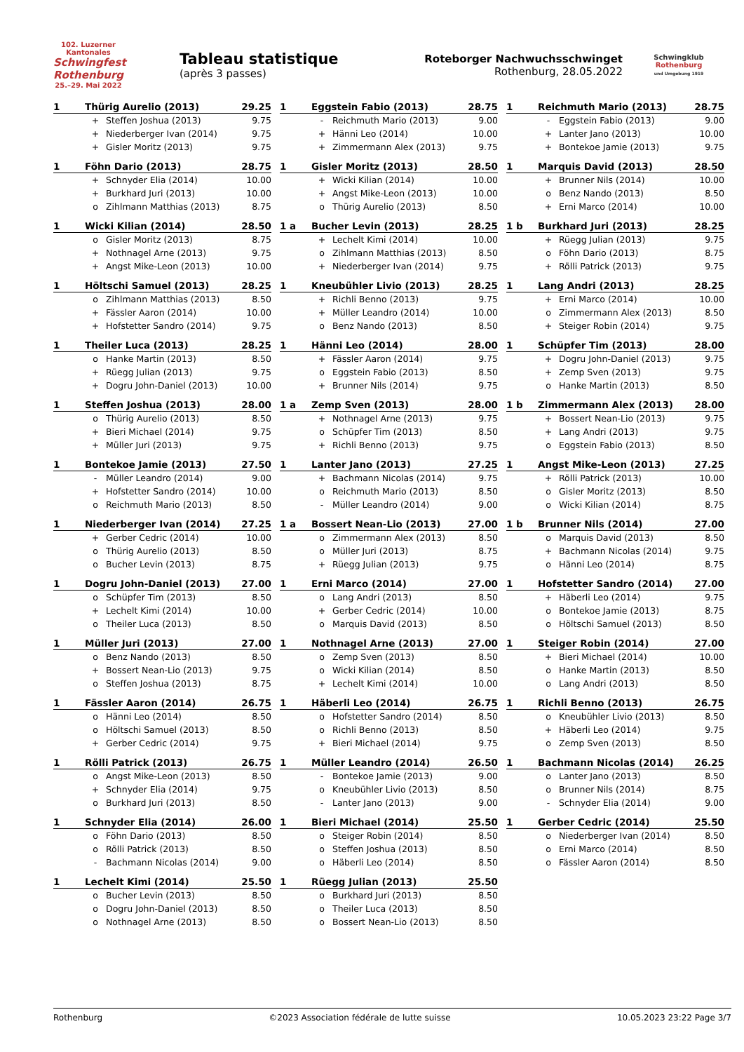102. Luzerner Kantonales
Schwingfest Rothenburg
25.–29. Mai 2022
Tableau statistique
(après 3 passes)
Roteborger Nachwuchsschwinget
Rothenburg, 28.05.2022
Schwingklub Rothenburg
und Umgebung 1919
| 1 | Thürig Aurelio (2013) | | 29.25 |
| --- | --- | --- | --- |
| | + | Steffen Joshua (2013) | 9.75 |
| | + | Niederberger Ivan (2014) | 9.75 |
| | + | Gisler Moritz (2013) | 9.75 |
| 1 | Föhn Dario (2013) | | 28.75 |
| --- | --- | --- | --- |
| | + | Schnyder Elia (2014) | 10.00 |
| | + | Burkhard Juri (2013) | 10.00 |
| | o | Zihlmann Matthias (2013) | 8.75 |
| 1 | Wicki Kilian (2014) | | 28.50 |
| --- | --- | --- | --- |
| | o | Gisler Moritz (2013) | 8.75 |
| | + | Nothnagel Arne (2013) | 9.75 |
| | + | Angst Mike-Leon (2013) | 10.00 |
| 1 | Höltschi Samuel (2013) | | 28.25 |
| --- | --- | --- | --- |
| | o | Zihlmann Matthias (2013) | 8.50 |
| | + | Fässler Aaron (2014) | 10.00 |
| | + | Hofstetter Sandro (2014) | 9.75 |
| 1 | Theiler Luca (2013) | | 28.25 |
| --- | --- | --- | --- |
| | o | Hanke Martin (2013) | 8.50 |
| | + | Rüegg Julian (2013) | 9.75 |
| | + | Dogru John-Daniel (2013) | 10.00 |
| 1 | Steffen Joshua (2013) | | 28.00 |
| --- | --- | --- | --- |
| | o | Thürig Aurelio (2013) | 8.50 |
| | + | Bieri Michael (2014) | 9.75 |
| | + | Müller Juri (2013) | 9.75 |
| 1 | Bontekoe Jamie (2013) | | 27.50 |
| --- | --- | --- | --- |
| | - | Müller Leandro (2014) | 9.00 |
| | + | Hofstetter Sandro (2014) | 10.00 |
| | o | Reichmuth Mario (2013) | 8.50 |
| 1 | Niederberger Ivan (2014) | | 27.25 |
| --- | --- | --- | --- |
| | + | Gerber Cedric (2014) | 10.00 |
| | o | Thürig Aurelio (2013) | 8.50 |
| | o | Bucher Levin (2013) | 8.75 |
| 1 | Dogru John-Daniel (2013) | | 27.00 |
| --- | --- | --- | --- |
| | o | Schüpfer Tim (2013) | 8.50 |
| | + | Lechelt Kimi (2014) | 10.00 |
| | o | Theiler Luca (2013) | 8.50 |
| 1 | Müller Juri (2013) | | 27.00 |
| --- | --- | --- | --- |
| | o | Benz Nando (2013) | 8.50 |
| | + | Bossert Nean-Lio (2013) | 9.75 |
| | o | Steffen Joshua (2013) | 8.75 |
| 1 | Fässler Aaron (2014) | | 26.75 |
| --- | --- | --- | --- |
| | o | Hänni Leo (2014) | 8.50 |
| | o | Höltschi Samuel (2013) | 8.50 |
| | + | Gerber Cedric (2014) | 9.75 |
| 1 | Rölli Patrick (2013) | | 26.75 |
| --- | --- | --- | --- |
| | o | Angst Mike-Leon (2013) | 8.50 |
| | + | Schnyder Elia (2014) | 9.75 |
| | o | Burkhard Juri (2013) | 8.50 |
| 1 | Schnyder Elia (2014) | | 26.00 |
| --- | --- | --- | --- |
| | o | Föhn Dario (2013) | 8.50 |
| | o | Rölli Patrick (2013) | 8.50 |
| | - | Bachmann Nicolas (2014) | 9.00 |
| 1 | Lechelt Kimi (2014) | | 25.50 |
| --- | --- | --- | --- |
| | o | Bucher Levin (2013) | 8.50 |
| | o | Dogru John-Daniel (2013) | 8.50 |
| | o | Nothnagel Arne (2013) | 8.50 |
| 1 | Eggstein Fabio (2013) | | 28.75 |
| --- | --- | --- | --- |
| | - | Reichmuth Mario (2013) | 9.00 |
| | + | Hänni Leo (2014) | 10.00 |
| | + | Zimmermann Alex (2013) | 9.75 |
| 1 | Gisler Moritz (2013) | | 28.50 |
| --- | --- | --- | --- |
| | + | Wicki Kilian (2014) | 10.00 |
| | + | Angst Mike-Leon (2013) | 10.00 |
| | o | Thürig Aurelio (2013) | 8.50 |
| 1 a | Bucher Levin (2013) | | 28.25 |
| --- | --- | --- | --- |
| | + | Lechelt Kimi (2014) | 10.00 |
| | o | Zihlmann Matthias (2013) | 8.50 |
| | + | Niederberger Ivan (2014) | 9.75 |
| 1 | Kneubühler Livio (2013) | | 28.25 |
| --- | --- | --- | --- |
| | + | Richli Benno (2013) | 9.75 |
| | + | Müller Leandro (2014) | 10.00 |
| | o | Benz Nando (2013) | 8.50 |
| 1 | Hänni Leo (2014) | | 28.00 |
| --- | --- | --- | --- |
| | + | Fässler Aaron (2014) | 9.75 |
| | o | Eggstein Fabio (2013) | 8.50 |
| | + | Brunner Nils (2014) | 9.75 |
| 1 a | Zemp Sven (2013) | | 28.00 |
| --- | --- | --- | --- |
| | + | Nothnagel Arne (2013) | 9.75 |
| | o | Schüpfer Tim (2013) | 8.50 |
| | + | Richli Benno (2013) | 9.75 |
| 1 | Lanter Jano (2013) | | 27.25 |
| --- | --- | --- | --- |
| | + | Bachmann Nicolas (2014) | 9.75 |
| | o | Reichmuth Mario (2013) | 8.50 |
| | - | Müller Leandro (2014) | 9.00 |
| 1 a | Bossert Nean-Lio (2013) | | 27.00 |
| --- | --- | --- | --- |
| | o | Zimmermann Alex (2013) | 8.50 |
| | o | Müller Juri (2013) | 8.75 |
| | + | Rüegg Julian (2013) | 9.75 |
| 1 | Erni Marco (2014) | | 27.00 |
| --- | --- | --- | --- |
| | o | Lang Andri (2013) | 8.50 |
| | + | Gerber Cedric (2014) | 10.00 |
| | o | Marquis David (2013) | 8.50 |
| 1 | Nothnagel Arne (2013) | | 27.00 |
| --- | --- | --- | --- |
| | o | Zemp Sven (2013) | 8.50 |
| | o | Wicki Kilian (2014) | 8.50 |
| | + | Lechelt Kimi (2014) | 10.00 |
| 1 | Häberli Leo (2014) | | 26.75 |
| --- | --- | --- | --- |
| | o | Hofstetter Sandro (2014) | 8.50 |
| | o | Richli Benno (2013) | 8.50 |
| | + | Bieri Michael (2014) | 9.75 |
| 1 | Müller Leandro (2014) | | 26.50 |
| --- | --- | --- | --- |
| | - | Bontekoe Jamie (2013) | 9.00 |
| | o | Kneubühler Livio (2013) | 8.50 |
| | - | Lanter Jano (2013) | 9.00 |
| 1 | Bieri Michael (2014) | | 25.50 |
| --- | --- | --- | --- |
| | o | Steiger Robin (2014) | 8.50 |
| | o | Steffen Joshua (2013) | 8.50 |
| | o | Häberli Leo (2014) | 8.50 |
| 1 | Rüegg Julian (2013) | | 25.50 |
| --- | --- | --- | --- |
| | o | Burkhard Juri (2013) | 8.50 |
| | o | Theiler Luca (2013) | 8.50 |
| | o | Bossert Nean-Lio (2013) | 8.50 |
| 1 | Reichmuth Mario (2013) | | 28.75 |
| --- | --- | --- | --- |
| | - | Eggstein Fabio (2013) | 9.00 |
| | + | Lanter Jano (2013) | 10.00 |
| | + | Bontekoe Jamie (2013) | 9.75 |
| 1 | Marquis David (2013) | | 28.50 |
| --- | --- | --- | --- |
| | + | Brunner Nils (2014) | 10.00 |
| | o | Benz Nando (2013) | 8.50 |
| | + | Erni Marco (2014) | 10.00 |
| 1 b | Burkhard Juri (2013) | | 28.25 |
| --- | --- | --- | --- |
| | + | Rüegg Julian (2013) | 9.75 |
| | o | Föhn Dario (2013) | 8.75 |
| | + | Rölli Patrick (2013) | 9.75 |
| 1 | Lang Andri (2013) | | 28.25 |
| --- | --- | --- | --- |
| | + | Erni Marco (2014) | 10.00 |
| | o | Zimmermann Alex (2013) | 8.50 |
| | + | Steiger Robin (2014) | 9.75 |
| 1 | Schüpfer Tim (2013) | | 28.00 |
| --- | --- | --- | --- |
| | + | Dogru John-Daniel (2013) | 9.75 |
| | + | Zemp Sven (2013) | 9.75 |
| | o | Hanke Martin (2013) | 8.50 |
| 1 b | Zimmermann Alex (2013) | | 28.00 |
| --- | --- | --- | --- |
| | + | Bossert Nean-Lio (2013) | 9.75 |
| | + | Lang Andri (2013) | 9.75 |
| | o | Eggstein Fabio (2013) | 8.50 |
| 1 | Angst Mike-Leon (2013) | | 27.25 |
| --- | --- | --- | --- |
| | + | Rölli Patrick (2013) | 10.00 |
| | o | Gisler Moritz (2013) | 8.50 |
| | o | Wicki Kilian (2014) | 8.75 |
| 1 b | Brunner Nils (2014) | | 27.00 |
| --- | --- | --- | --- |
| | o | Marquis David (2013) | 8.50 |
| | + | Bachmann Nicolas (2014) | 9.75 |
| | o | Hänni Leo (2014) | 8.75 |
| 1 | Hofstetter Sandro (2014) | | 27.00 |
| --- | --- | --- | --- |
| | + | Häberli Leo (2014) | 9.75 |
| | o | Bontekoe Jamie (2013) | 8.75 |
| | o | Höltschi Samuel (2013) | 8.50 |
| 1 | Steiger Robin (2014) | | 27.00 |
| --- | --- | --- | --- |
| | + | Bieri Michael (2014) | 10.00 |
| | o | Hanke Martin (2013) | 8.50 |
| | o | Lang Andri (2013) | 8.50 |
| 1 | Richli Benno (2013) | | 26.75 |
| --- | --- | --- | --- |
| | o | Kneubühler Livio (2013) | 8.50 |
| | + | Häberli Leo (2014) | 9.75 |
| | o | Zemp Sven (2013) | 8.50 |
| 1 | Bachmann Nicolas (2014) | | 26.25 |
| --- | --- | --- | --- |
| | o | Lanter Jano (2013) | 8.50 |
| | o | Brunner Nils (2014) | 8.75 |
| | - | Schnyder Elia (2014) | 9.00 |
| 1 | Gerber Cedric (2014) | | 25.50 |
| --- | --- | --- | --- |
| | o | Niederberger Ivan (2014) | 8.50 |
| | o | Erni Marco (2014) | 8.50 |
| | o | Fässler Aaron (2014) | 8.50 |
Rothenburg ©2023 Association fédérale de lutte suisse 10.05.2023 23:22 Page 3/7